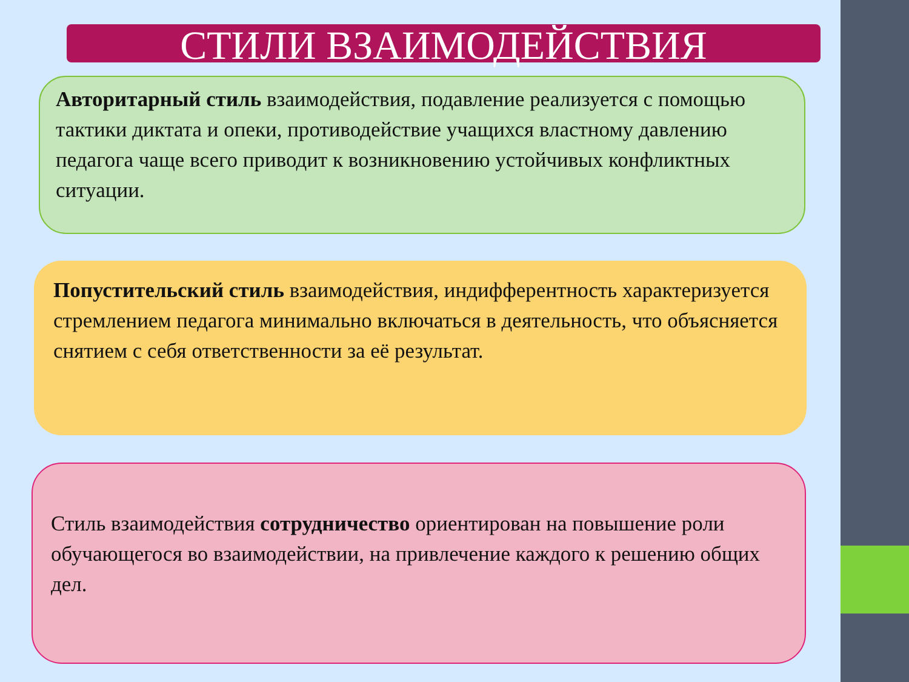СТИЛИ ВЗАИМОДЕЙСТВИЯ
Авторитарный стиль взаимодействия, подавление реализуется с помощью тактики диктата и опеки, противодействие учащихся властному давлению педагога чаще всего приводит к возникновению устойчивых конфликтных ситуации.
Попустительский стиль взаимодействия, индифферентность характеризуется стремлением педагога минимально включаться в деятельность, что объясняется снятием с себя ответственности за её результат.
Стиль взаимодействия сотрудничество ориентирован на повышение роли обучающегося во взаимодействии, на привлечение каждого к решению общих дел.